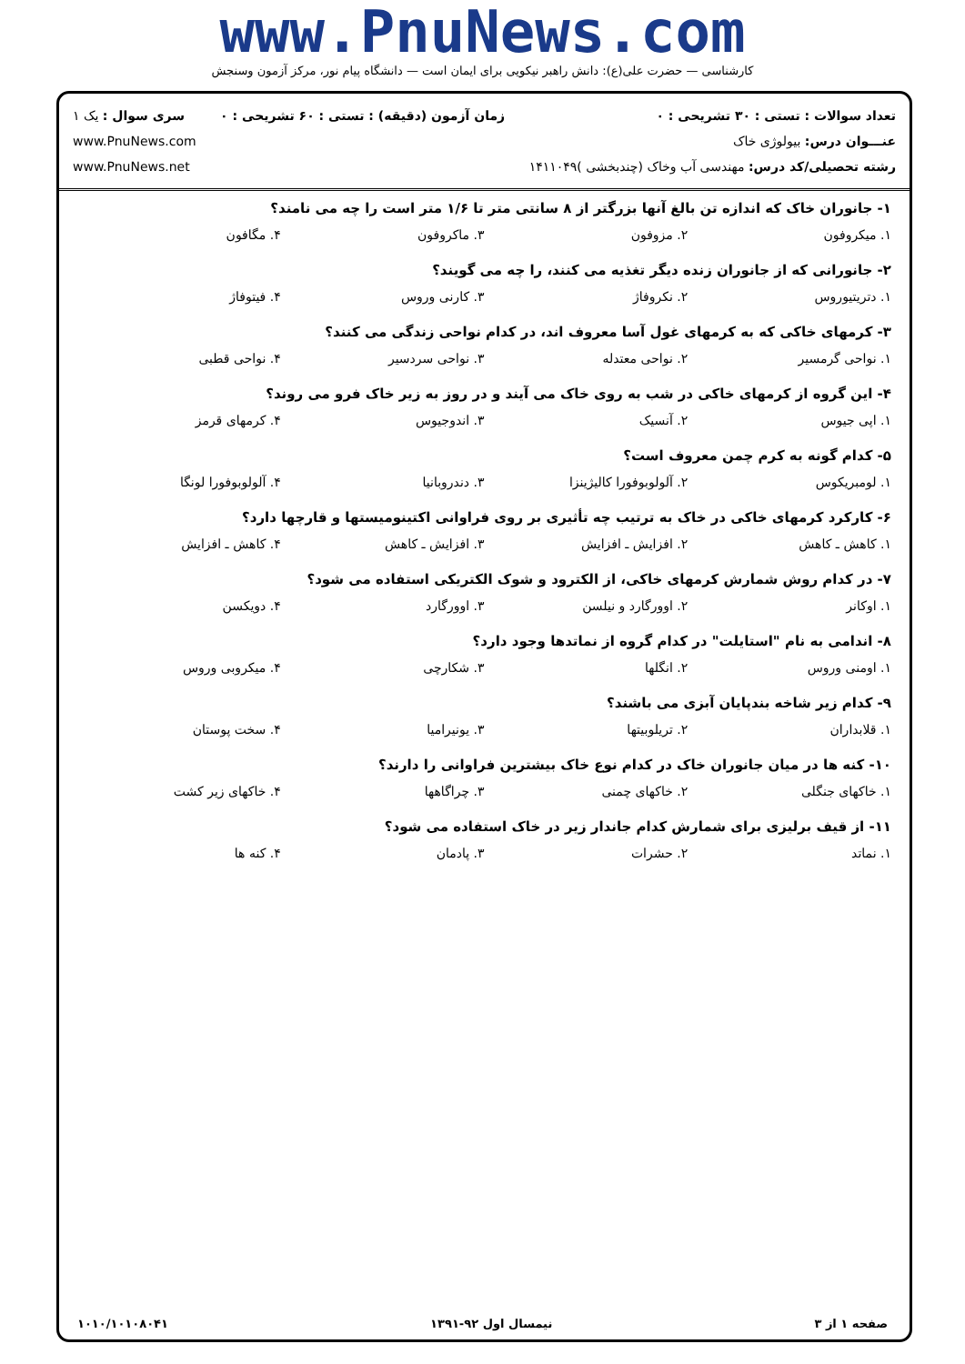www.PnuNews.com
کارشناسی — حضرت علی(ع): دانش راهبر نیکویی برای ایمان است — دانشگاه پیام نور، مرکز آزمون وسنجش
تعداد سوالات : تستی : ۳۰ تشریحی : ۰
عنـــوان درس: بیولوژی خاک
رشته تحصیلی/کد درس: مهندسی آب وخاک (چندبخشی )۱۴۱۱۰۴۹
زمان آزمون (دقیقه) : تستی : ۶۰ تشریحی : ۰
سری سوال : یک ۱
www.PnuNews.com
www.PnuNews.net
۱- جانوران خاک که اندازه تن بالغ آنها بزرگتر از ۸ سانتی متر تا ۱/۶ متر است را چه می نامند؟
۱. میکروفون ۲. مزوفون ۳. ماکروفون ۴. مگافون
۲- جانورانی که از جانوران زنده دیگر تغذیه می کنند، را چه می گویند؟
۱. دتریتیوروس ۲. نکروفاژ ۳. کارنی وروس ۴. فیتوفاژ
۳- کرمهای خاکی که به کرمهای غول آسا معروف اند، در کدام نواحی زندگی می کنند؟
۱. نواحی گرمسیر ۲. نواحی معتدله ۳. نواحی سردسیر ۴. نواحی قطبی
۴- این گروه از کرمهای خاکی در شب به روی خاک می آیند و در روز به زیر خاک فرو می روند؟
۱. اپی جیوس ۲. آنسیک ۳. اندوجیوس ۴. کرمهای قرمز
۵- کدام گونه به کرم چمن معروف است؟
۱. لومبریکوس ۲. آلولوبوفورا کالیژینزا ۳. دندروبانیا ۴. آلولوبوفورا لونگا
۶- کارکرد کرمهای خاکی در خاک به ترتیب چه تأثیری بر روی فراوانی اکتینومیستها و قارچها دارد؟
۱. کاهش ـ کاهش ۲. افزایش ـ افزایش ۳. افزایش ـ کاهش ۴. کاهش ـ افزایش
۷- در کدام روش شمارش کرمهای خاکی، از الکترود و شوک الکتریکی استفاده می شود؟
۱. اوکانر ۲. اوورگارد و نیلسن ۳. اوورگارد ۴. دویکسن
۸- اندامی به نام "استایلت" در کدام گروه از نماتدها وجود دارد؟
۱. اومنی وروس ۲. انگلها ۳. شکارچی ۴. میکروبی وروس
۹- کدام زیر شاخه بندپایان آبزی می باشند؟
۱. قلابداران ۲. تریلوبیتها ۳. یونیرامیا ۴. سخت پوستان
۱۰- کنه ها در میان جانوران خاک در کدام نوع خاک بیشترین فراوانی را دارند؟
۱. خاکهای جنگلی ۲. خاکهای چمنی ۳. چراگاهها ۴. خاکهای زیر کشت
۱۱- از قیف برلیزی برای شمارش کدام جاندار زیر در خاک استفاده می شود؟
۱. نماتد ۲. حشرات ۳. پادمان ۴. کنه ها
صفحه ۱ از ۳ نیمسال اول ۹۲-۱۳۹۱ ۱۰۱۰/۱۰۱۰۸۰۴۱